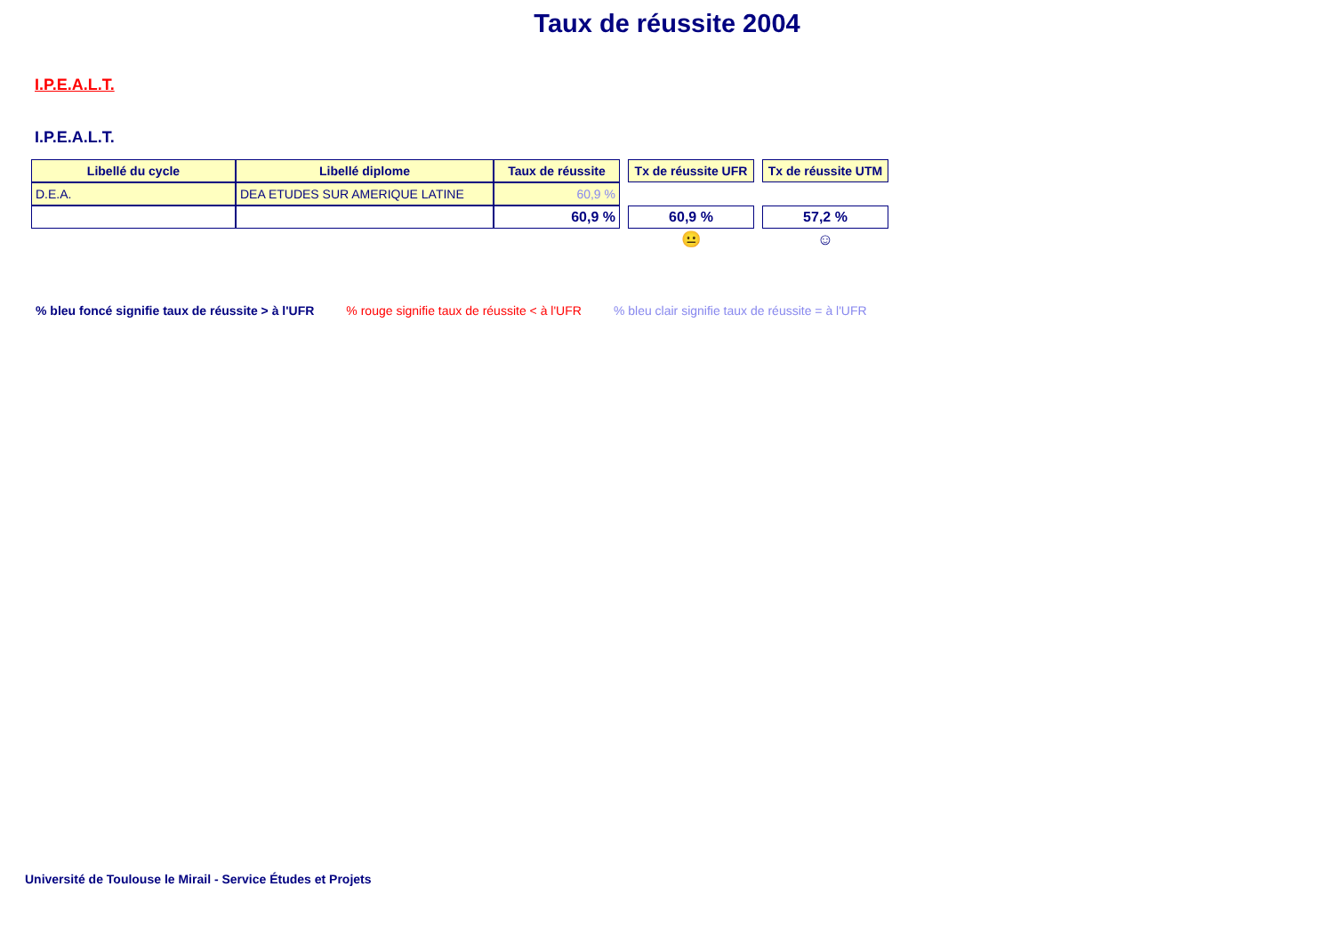Taux de réussite 2004
I.P.E.A.L.T.
I.P.E.A.L.T.
| Libellé du cycle | Libellé diplome | Taux de réussite | | Tx de réussite UFR | | Tx de réussite UTM |
| D.E.A. | DEA ETUDES SUR AMERIQUE LATINE | 60,9 % | | | | |
| | | 60,9 % | | 60,9 % | | 57,2 % |
| | | | | 😐 | | ☺ |
% bleu foncé signifie taux de réussite > à l'UFR% rouge signifie taux de réussite < à l'UFR% bleu clair signifie taux de réussite = à l'UFR
Université de Toulouse le Mirail - Service Études et Projets